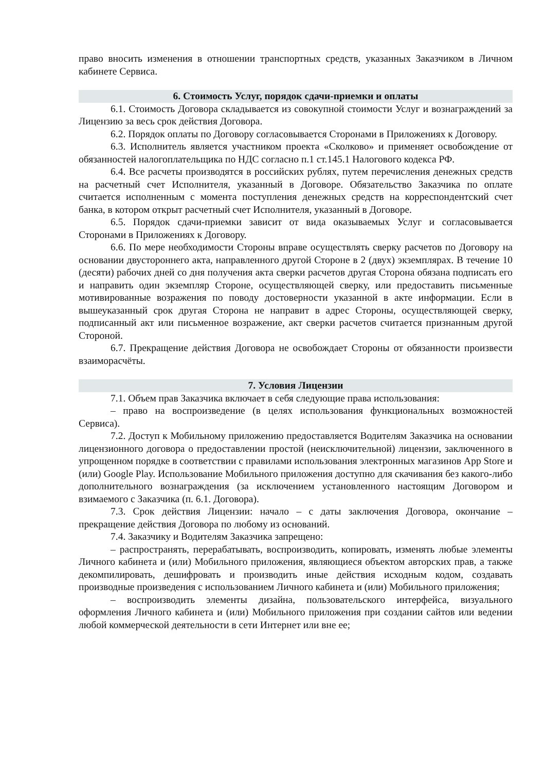право вносить изменения в отношении транспортных средств, указанных Заказчиком в Личном кабинете Сервиса.
6. Стоимость Услуг, порядок сдачи-приемки и оплаты
6.1. Стоимость Договора складывается из совокупной стоимости Услуг и вознаграждений за Лицензию за весь срок действия Договора.
6.2. Порядок оплаты по Договору согласовывается Сторонами в Приложениях к Договору.
6.3. Исполнитель является участником проекта «Сколково» и применяет освобождение от обязанностей налогоплательщика по НДС согласно п.1 ст.145.1 Налогового кодекса РФ.
6.4. Все расчеты производятся в российских рублях, путем перечисления денежных средств на расчетный счет Исполнителя, указанный в Договоре. Обязательство Заказчика по оплате считается исполненным с момента поступления денежных средств на корреспондентский счет банка, в котором открыт расчетный счет Исполнителя, указанный в Договоре.
6.5. Порядок сдачи-приемки зависит от вида оказываемых Услуг и согласовывается Сторонами в Приложениях к Договору.
6.6. По мере необходимости Стороны вправе осуществлять сверку расчетов по Договору на основании двустороннего акта, направленного другой Стороне в 2 (двух) экземплярах. В течение 10 (десяти) рабочих дней со дня получения акта сверки расчетов другая Сторона обязана подписать его и направить один экземпляр Стороне, осуществляющей сверку, или предоставить письменные мотивированные возражения по поводу достоверности указанной в акте информации. Если в вышеуказанный срок другая Сторона не направит в адрес Стороны, осуществляющей сверку, подписанный акт или письменное возражение, акт сверки расчетов считается признанным другой Стороной.
6.7. Прекращение действия Договора не освобождает Стороны от обязанности произвести взаиморасчёты.
7. Условия Лицензии
7.1. Объем прав Заказчика включает в себя следующие права использования:
– право на воспроизведение (в целях использования функциональных возможностей Сервиса).
7.2. Доступ к Мобильному приложению предоставляется Водителям Заказчика на основании лицензионного договора о предоставлении простой (неисключительной) лицензии, заключенного в упрощенном порядке в соответствии с правилами использования электронных магазинов App Store и (или) Google Play. Использование Мобильного приложения доступно для скачивания без какого-либо дополнительного вознаграждения (за исключением установленного настоящим Договором и взимаемого с Заказчика (п. 6.1. Договора).
7.3. Срок действия Лицензии: начало – с даты заключения Договора, окончание – прекращение действия Договора по любому из оснований.
7.4. Заказчику и Водителям Заказчика запрещено:
– распространять, перерабатывать, воспроизводить, копировать, изменять любые элементы Личного кабинета и (или) Мобильного приложения, являющиеся объектом авторских прав, а также декомпилировать, дешифровать и производить иные действия исходным кодом, создавать производные произведения с использованием Личного кабинета и (или) Мобильного приложения;
– воспроизводить элементы дизайна, пользовательского интерфейса, визуального оформления Личного кабинета и (или) Мобильного приложения при создании сайтов или ведении любой коммерческой деятельности в сети Интернет или вне ее;